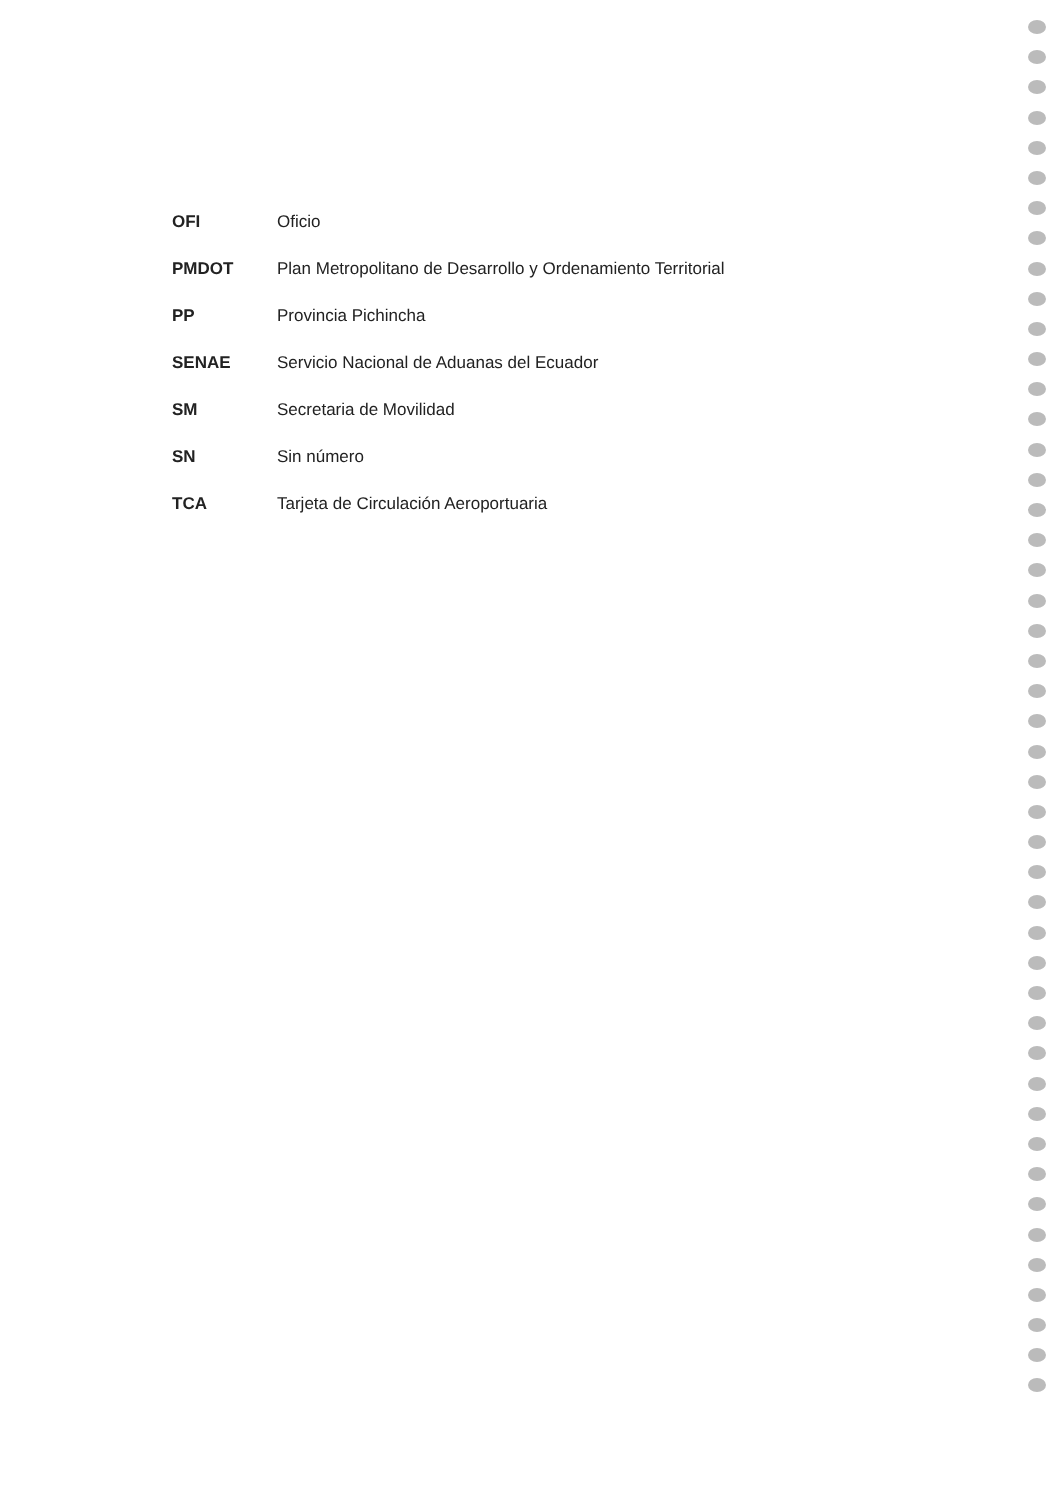OFI Oficio
PMDOT Plan Metropolitano de Desarrollo y Ordenamiento Territorial
PP Provincia Pichincha
SENAE Servicio Nacional de Aduanas del Ecuador
SM Secretaria de Movilidad
SN Sin número
TCA Tarjeta de Circulación Aeroportuaria